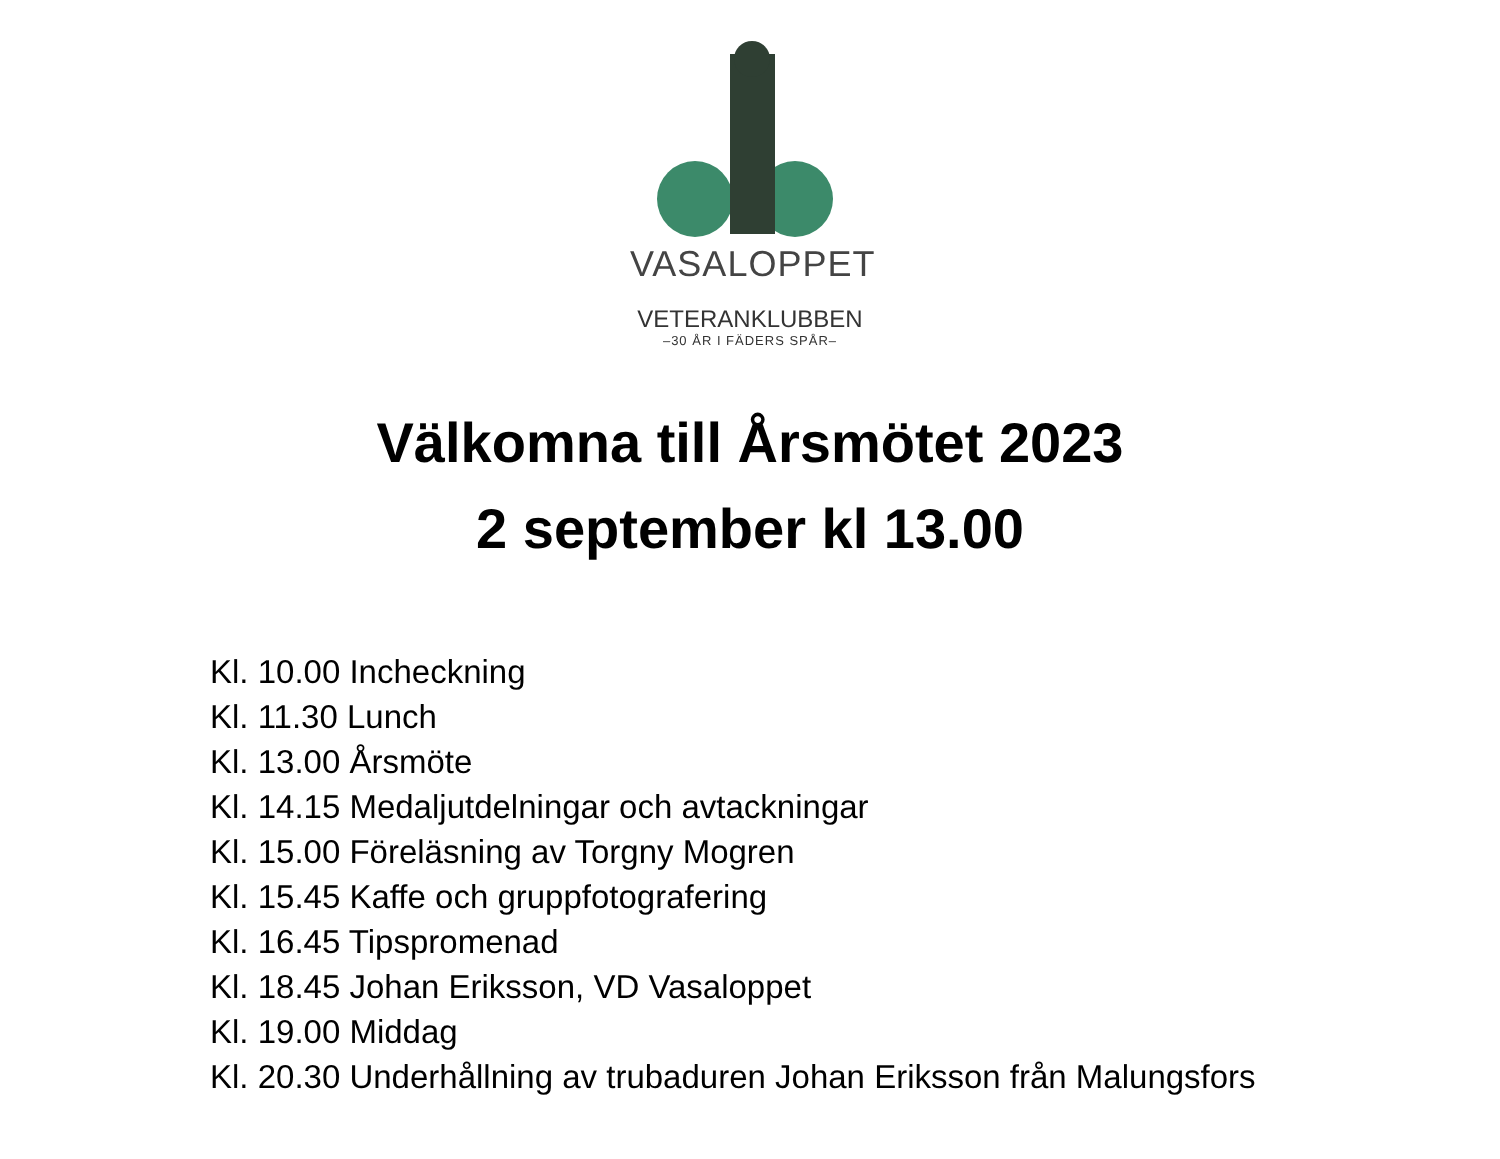VASALOPPET
VETERANKLUBBEN
–30 ÅR I FÄDERS SPÅR–
Välkomna till Årsmötet 2023
2 september kl 13.00
Kl. 10.00 Incheckning
Kl. 11.30 Lunch
Kl. 13.00 Årsmöte
Kl. 14.15 Medaljutdelningar och avtackningar
Kl. 15.00 Föreläsning av Torgny Mogren
Kl. 15.45 Kaffe och gruppfotografering
Kl. 16.45 Tipspromenad
Kl. 18.45 Johan Eriksson, VD Vasaloppet
Kl. 19.00 Middag
Kl. 20.30 Underhållning av trubaduren Johan Eriksson från Malungsfors